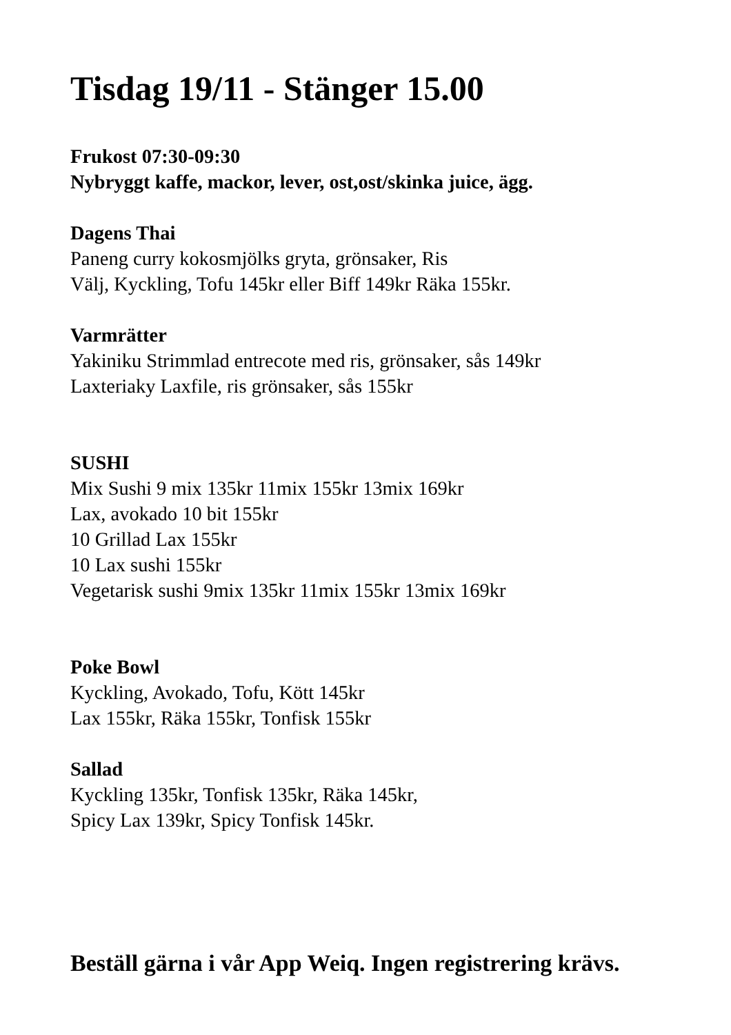Tisdag 19/11 - Stänger 15.00
Frukost 07:30-09:30
Nybryggt kaffe, mackor, lever, ost,ost/skinka juice, ägg.
Dagens Thai
Paneng curry kokosmjölks gryta, grönsaker, Ris
Välj, Kyckling, Tofu 145kr eller Biff 149kr Räka 155kr.
Varmrätter
Yakiniku Strimmlad entrecote med ris, grönsaker, sås 149kr
Laxteriaky Laxfile, ris grönsaker, sås 155kr
SUSHI
Mix Sushi 9 mix 135kr 11mix 155kr 13mix 169kr
Lax, avokado 10 bit 155kr
10 Grillad Lax 155kr
10 Lax sushi 155kr
Vegetarisk sushi 9mix 135kr 11mix 155kr 13mix 169kr
Poke Bowl
Kyckling, Avokado, Tofu, Kött 145kr
Lax 155kr, Räka 155kr, Tonfisk 155kr
Sallad
Kyckling 135kr, Tonfisk 135kr, Räka 145kr,
Spicy Lax 139kr, Spicy Tonfisk 145kr.
Beställ gärna i vår App Weiq. Ingen registrering krävs.